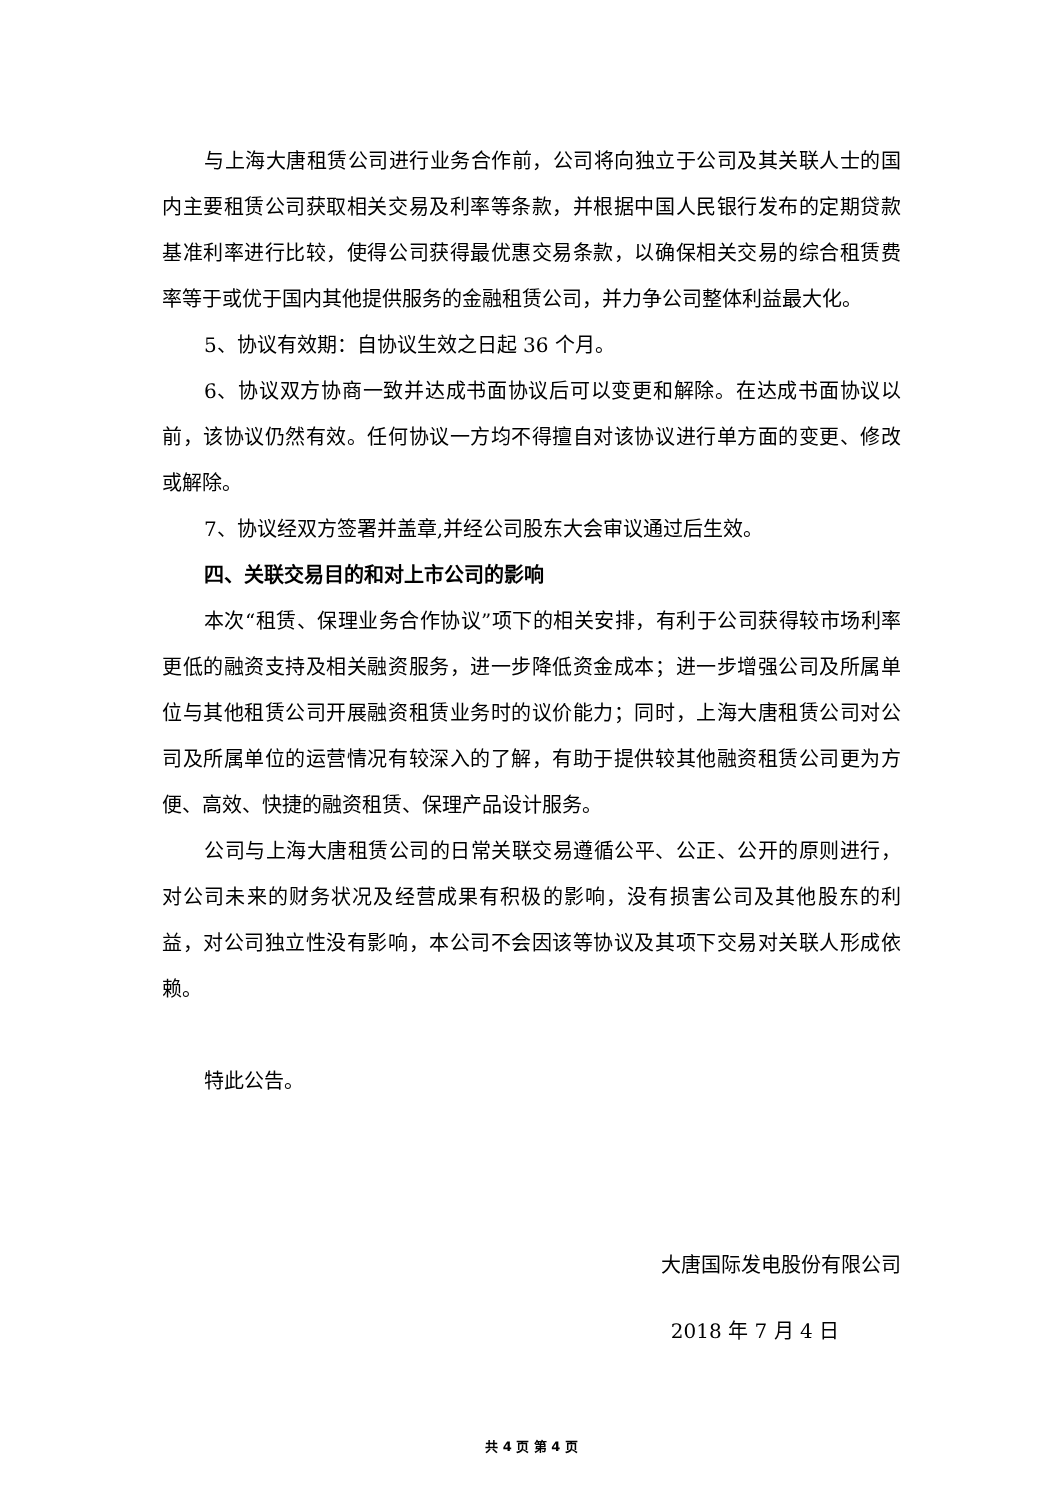与上海大唐租赁公司进行业务合作前，公司将向独立于公司及其关联人士的国内主要租赁公司获取相关交易及利率等条款，并根据中国人民银行发布的定期贷款基准利率进行比较，使得公司获得最优惠交易条款，以确保相关交易的综合租赁费率等于或优于国内其他提供服务的金融租赁公司，并力争公司整体利益最大化。
5、协议有效期：自协议生效之日起 36 个月。
6、协议双方协商一致并达成书面协议后可以变更和解除。在达成书面协议以前，该协议仍然有效。任何协议一方均不得擅自对该协议进行单方面的变更、修改或解除。
7、协议经双方签署并盖章,并经公司股东大会审议通过后生效。
四、关联交易目的和对上市公司的影响
本次“租赁、保理业务合作协议”项下的相关安排，有利于公司获得较市场利率更低的融资支持及相关融资服务，进一步降低资金成本；进一步增强公司及所属单位与其他租赁公司开展融资租赁业务时的议价能力；同时，上海大唐租赁公司对公司及所属单位的运营情况有较深入的了解，有助于提供较其他融资租赁公司更为方便、高效、快捷的融资租赁、保理产品设计服务。
公司与上海大唐租赁公司的日常关联交易遵循公平、公正、公开的原则进行，对公司未来的财务状况及经营成果有积极的影响，没有损害公司及其他股东的利益，对公司独立性没有影响，本公司不会因该等协议及其项下交易对关联人形成依赖。
特此公告。
大唐国际发电股份有限公司
2018 年 7 月 4 日
共 4 页 第 4 页